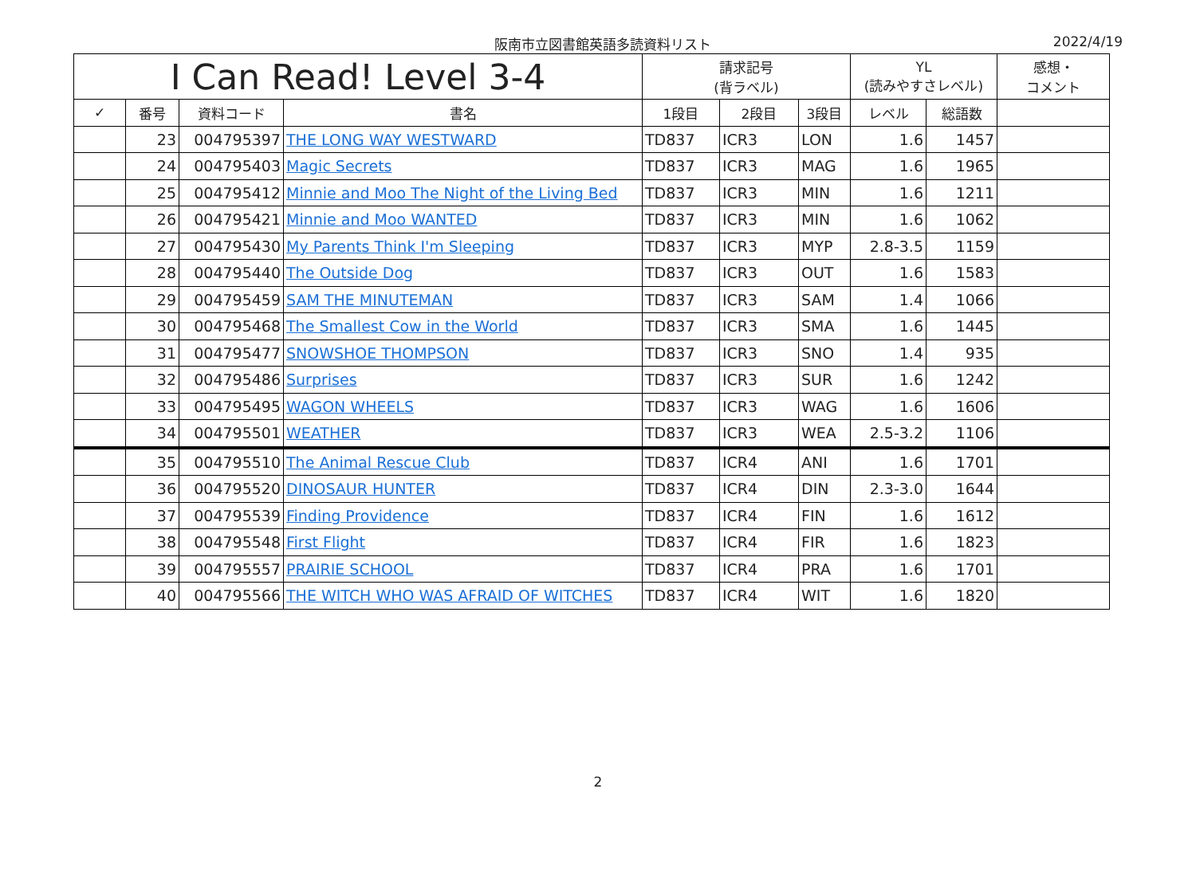阪南市立図書館英語多読資料リスト 2022/4/19
| I Can Read! Level 3-4 | | | | 請求記号 (背ラベル) | | | YL (読みやすさレベル) | | 感想・ コメント |
| --- | --- | --- | --- | --- | --- | --- | --- | --- | --- |
| ✓ | 番号 | 資料コード | 書名 | 1段目 | 2段目 | 3段目 | レベル | 総語数 | |
| | 23 | 004795397 | THE LONG WAY WESTWARD | TD837 | ICR3 | LON | 1.6 | 1457 | |
| | 24 | 004795403 | Magic Secrets | TD837 | ICR3 | MAG | 1.6 | 1965 | |
| | 25 | 004795412 | Minnie and Moo The Night of the Living Bed | TD837 | ICR3 | MIN | 1.6 | 1211 | |
| | 26 | 004795421 | Minnie and Moo WANTED | TD837 | ICR3 | MIN | 1.6 | 1062 | |
| | 27 | 004795430 | My Parents Think I'm Sleeping | TD837 | ICR3 | MYP | 2.8-3.5 | 1159 | |
| | 28 | 004795440 | The Outside Dog | TD837 | ICR3 | OUT | 1.6 | 1583 | |
| | 29 | 004795459 | SAM THE MINUTEMAN | TD837 | ICR3 | SAM | 1.4 | 1066 | |
| | 30 | 004795468 | The Smallest Cow in the World | TD837 | ICR3 | SMA | 1.6 | 1445 | |
| | 31 | 004795477 | SNOWSHOE THOMPSON | TD837 | ICR3 | SNO | 1.4 | 935 | |
| | 32 | 004795486 | Surprises | TD837 | ICR3 | SUR | 1.6 | 1242 | |
| | 33 | 004795495 | WAGON WHEELS | TD837 | ICR3 | WAG | 1.6 | 1606 | |
| | 34 | 004795501 | WEATHER | TD837 | ICR3 | WEA | 2.5-3.2 | 1106 | |
| | 35 | 004795510 | The Animal Rescue Club | TD837 | ICR4 | ANI | 1.6 | 1701 | |
| | 36 | 004795520 | DINOSAUR HUNTER | TD837 | ICR4 | DIN | 2.3-3.0 | 1644 | |
| | 37 | 004795539 | Finding Providence | TD837 | ICR4 | FIN | 1.6 | 1612 | |
| | 38 | 004795548 | First Flight | TD837 | ICR4 | FIR | 1.6 | 1823 | |
| | 39 | 004795557 | PRAIRIE SCHOOL | TD837 | ICR4 | PRA | 1.6 | 1701 | |
| | 40 | 004795566 | THE WITCH WHO WAS AFRAID OF WITCHES | TD837 | ICR4 | WIT | 1.6 | 1820 | |
2